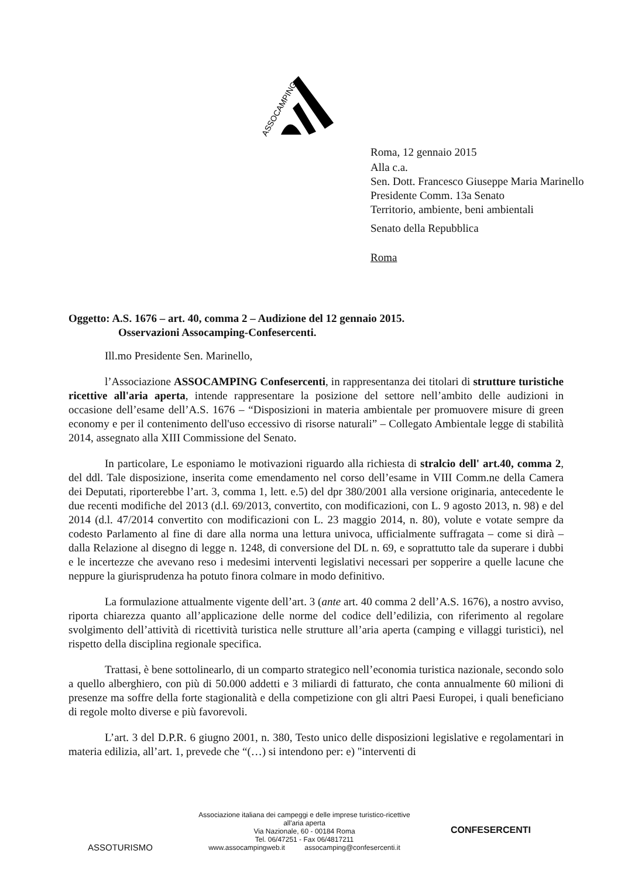ASSOCAMPING
Roma, 12 gennaio 2015
Alla c.a.
Sen. Dott. Francesco Giuseppe Maria Marinello
Presidente Comm. 13a Senato
Territorio, ambiente, beni ambientali
Senato della Repubblica
Roma
Oggetto: A.S. 1676 – art. 40, comma 2 – Audizione del 12 gennaio 2015.
Osservazioni Assocamping-Confesercenti.
Ill.mo Presidente Sen. Marinello,
l’Associazione ASSOCAMPING Confesercenti, in rappresentanza dei titolari di strutture turistiche ricettive all'aria aperta, intende rappresentare la posizione del settore nell’ambito delle audizioni in occasione dell’esame dell’A.S. 1676 – “Disposizioni in materia ambientale per promuovere misure di green economy e per il contenimento dell'uso eccessivo di risorse naturali” – Collegato Ambientale legge di stabilità 2014, assegnato alla XIII Commissione del Senato.
In particolare, Le esponiamo le motivazioni riguardo alla richiesta di stralcio dell' art.40, comma 2, del ddl. Tale disposizione, inserita come emendamento nel corso dell’esame in VIII Comm.ne della Camera dei Deputati, riporterebbe l’art. 3, comma 1, lett. e.5) del dpr 380/2001 alla versione originaria, antecedente le due recenti modifiche del 2013 (d.l. 69/2013, convertito, con modificazioni, con L. 9 agosto 2013, n. 98) e del 2014 (d.l. 47/2014 convertito con modificazioni con L. 23 maggio 2014, n. 80), volute e votate sempre da codesto Parlamento al fine di dare alla norma una lettura univoca, ufficialmente suffragata – come si dirà – dalla Relazione al disegno di legge n. 1248, di conversione del DL n. 69, e soprattutto tale da superare i dubbi e le incertezze che avevano reso i medesimi interventi legislativi necessari per sopperire a quelle lacune che neppure la giurisprudenza ha potuto finora colmare in modo definitivo.
La formulazione attualmente vigente dell’art. 3 (ante art. 40 comma 2 dell’A.S. 1676), a nostro avviso, riporta chiarezza quanto all’applicazione delle norme del codice dell’edilizia, con riferimento al regolare svolgimento dell’attività di ricettività turistica nelle strutture all’aria aperta (camping e villaggi turistici), nel rispetto della disciplina regionale specifica.
Trattasi, è bene sottolinearlo, di un comparto strategico nell’economia turistica nazionale, secondo solo a quello alberghiero, con più di 50.000 addetti e 3 miliardi di fatturato, che conta annualmente 60 milioni di presenze ma soffre della forte stagionalità e della competizione con gli altri Paesi Europei, i quali beneficiano di regole molto diverse e più favorevoli.
L’art. 3 del D.P.R. 6 giugno 2001, n. 380, Testo unico delle disposizioni legislative e regolamentari in materia edilizia, all’art. 1, prevede che “(…) si intendono per: e) "interventi di
ASSOTURISMO
Associazione italiana dei campeggi e delle imprese turistico-ricettive
all'aria aperta
Via Nazionale, 60 - 00184 Roma
Tel. 06/47251 - Fax 06/4817211
www.assocampingweb.it assocamping@confesercenti.it
CONFESERCENTI